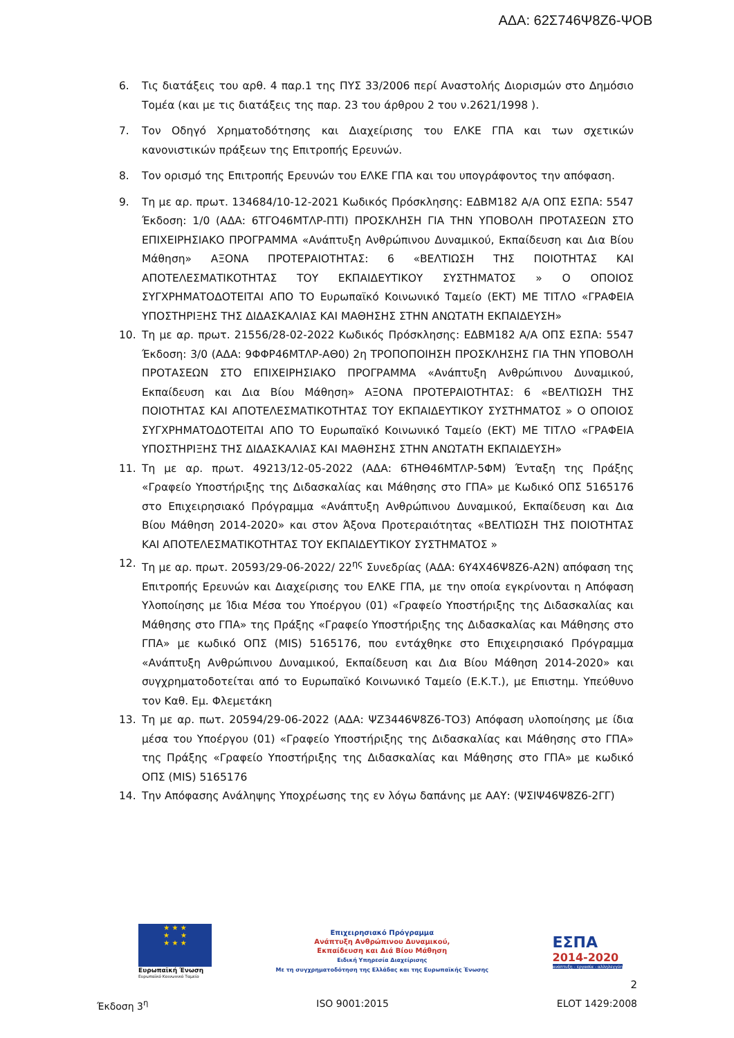ΑΔΑ: 62Σ746Ψ8Ζ6-ΨΟΒ
6. Τις διατάξεις του αρθ. 4 παρ.1 της ΠΥΣ 33/2006 περί Αναστολής Διορισμών στο Δημόσιο Τομέα (και με τις διατάξεις της παρ. 23 του άρθρου 2 του ν.2621/1998 ).
7. Τον Οδηγό Χρηματοδότησης και Διαχείρισης του ΕΛΚΕ ΓΠΑ και των σχετικών κανονιστικών πράξεων της Επιτροπής Ερευνών.
8. Τον ορισμό της Επιτροπής Ερευνών του ΕΛΚΕ ΓΠΑ και του υπογράφοντος την απόφαση.
9. Τη με αρ. πρωτ. 134684/10-12-2021 Κωδικός Πρόσκλησης: ΕΔΒΜ182 Α/Α ΟΠΣ ΕΣΠΑ: 5547 Έκδοση: 1/0 (ΑΔΑ: 6ΤΓΟ46ΜΤΛΡ-ΠΤΙ) ΠΡΟΣΚΛΗΣΗ ΓΙΑ ΤΗΝ ΥΠΟΒΟΛΗ ΠΡΟΤΑΣΕΩΝ ΣΤΟ ΕΠΙΧΕΙΡΗΣΙΑΚΟ ΠΡΟΓΡΑΜΜΑ «Ανάπτυξη Ανθρώπινου Δυναμικού, Εκπαίδευση και Δια Βίου Μάθηση» ΑΞΟΝΑ ΠΡΟΤΕΡΑΙΟΤΗΤΑΣ: 6 «ΒΕΛΤΙΩΣΗ ΤΗΣ ΠΟΙΟΤΗΤΑΣ ΚΑΙ ΑΠΟΤΕΛΕΣΜΑΤΙΚΟΤΗΤΑΣ ΤΟΥ ΕΚΠΑΙΔΕΥΤΙΚΟΥ ΣΥΣΤΗΜΑΤΟΣ » Ο ΟΠΟΙΟΣ ΣΥΓΧΡΗΜΑΤΟΔΟΤΕΙΤΑΙ ΑΠΟ ΤΟ Ευρωπαϊκό Κοινωνικό Ταμείο (ΕΚΤ) ΜΕ ΤΙΤΛΟ «ΓΡΑΦΕΙΑ ΥΠΟΣΤΗΡΙΞΗΣ ΤΗΣ ΔΙΔΑΣΚΑΛΙΑΣ ΚΑΙ ΜΑΘΗΣΗΣ ΣΤΗΝ ΑΝΩΤΑΤΗ ΕΚΠΑΙΔΕΥΣΗ»
10. Τη με αρ. πρωτ. 21556/28-02-2022 Κωδικός Πρόσκλησης: ΕΔΒΜ182 Α/Α ΟΠΣ ΕΣΠΑ: 5547 Έκδοση: 3/0 (ΑΔΑ: 9ΦΦΡ46ΜΤΛΡ-ΑΘ0) 2η ΤΡΟΠΟΠΟΙΗΣΗ ΠΡΟΣΚΛΗΣΗΣ ΓΙΑ ΤΗΝ ΥΠΟΒΟΛΗ ΠΡΟΤΑΣΕΩΝ ΣΤΟ ΕΠΙΧΕΙΡΗΣΙΑΚΟ ΠΡΟΓΡΑΜΜΑ «Ανάπτυξη Ανθρώπινου Δυναμικού, Εκπαίδευση και Δια Βίου Μάθηση» ΑΞΟΝΑ ΠΡΟΤΕΡΑΙΟΤΗΤΑΣ: 6 «ΒΕΛΤΙΩΣΗ ΤΗΣ ΠΟΙΟΤΗΤΑΣ ΚΑΙ ΑΠΟΤΕΛΕΣΜΑΤΙΚΟΤΗΤΑΣ ΤΟΥ ΕΚΠΑΙΔΕΥΤΙΚΟΥ ΣΥΣΤΗΜΑΤΟΣ » Ο ΟΠΟΙΟΣ ΣΥΓΧΡΗΜΑΤΟΔΟΤΕΙΤΑΙ ΑΠΟ ΤΟ Ευρωπαϊκό Κοινωνικό Ταμείο (ΕΚΤ) ΜΕ ΤΙΤΛΟ «ΓΡΑΦΕΙΑ ΥΠΟΣΤΗΡΙΞΗΣ ΤΗΣ ΔΙΔΑΣΚΑΛΙΑΣ ΚΑΙ ΜΑΘΗΣΗΣ ΣΤΗΝ ΑΝΩΤΑΤΗ ΕΚΠΑΙΔΕΥΣΗ»
11. Τη με αρ. πρωτ. 49213/12-05-2022 (ΑΔΑ: 6ΤΗΘ46ΜΤΛΡ-5ΦΜ) Ένταξη της Πράξης «Γραφείο Υποστήριξης της Διδασκαλίας και Μάθησης στο ΓΠΑ» με Κωδικό ΟΠΣ 5165176 στο Επιχειρησιακό Πρόγραμμα «Ανάπτυξη Ανθρώπινου Δυναμικού, Εκπαίδευση και Δια Βίου Μάθηση 2014-2020» και στον Άξονα Προτεραιότητας «ΒΕΛΤΙΩΣΗ ΤΗΣ ΠΟΙΟΤΗΤΑΣ ΚΑΙ ΑΠΟΤΕΛΕΣΜΑΤΙΚΟΤΗΤΑΣ ΤΟΥ ΕΚΠΑΙΔΕΥΤΙΚΟΥ ΣΥΣΤΗΜΑΤΟΣ »
12. Τη με αρ. πρωτ. 20593/29-06-2022/ 22<sup>ης</sup> Συνεδρίας (ΑΔΑ: 6Υ4Χ46Ψ8Ζ6-Α2Ν) απόφαση της Επιτροπής Ερευνών και Διαχείρισης του ΕΛΚΕ ΓΠΑ, με την οποία εγκρίνονται η Απόφαση Υλοποίησης με Ίδια Μέσα του Υποέργου (01) «Γραφείο Υποστήριξης της Διδασκαλίας και Μάθησης στο ΓΠΑ» της Πράξης «Γραφείο Υποστήριξης της Διδασκαλίας και Μάθησης στο ΓΠΑ» με κωδικό ΟΠΣ (MIS) 5165176, που εντάχθηκε στο Επιχειρησιακό Πρόγραμμα «Ανάπτυξη Ανθρώπινου Δυναμικού, Εκπαίδευση και Δια Βίου Μάθηση 2014-2020» και συγχρηματοδοτείται από το Ευρωπαϊκό Κοινωνικό Ταμείο (Ε.Κ.Τ.), με Επιστημ. Υπεύθυνο τον Καθ. Εμ. Φλεμετάκη
13. Τη με αρ. πωτ. 20594/29-06-2022 (ΑΔΑ: ΨΖ3446Ψ8Ζ6-ΤΟ3) Απόφαση υλοποίησης με ίδια μέσα του Υποέργου (01) «Γραφείο Υποστήριξης της Διδασκαλίας και Μάθησης στο ΓΠΑ» της Πράξης «Γραφείο Υποστήριξης της Διδασκαλίας και Μάθησης στο ΓΠΑ» με κωδικό ΟΠΣ (MIS) 5165176
14. Την Απόφασης Ανάληψης Υποχρέωσης της εν λόγω δαπάνης με ΑΑΥ: (ΨΣΙΨ46Ψ8Ζ6-2ΓΓ)
★ ★ ★
★ ★
★ ★ ★
Ευρωπαϊκή Ένωση
Ευρωπαϊκό Κοινωνικό Ταμείο
Επιχειρησιακό Πρόγραμμα
Ανάπτυξη Ανθρώπινου Δυναμικού,
Εκπαίδευση και Διά Βίου Μάθηση
Ειδική Υπηρεσία Διαχείρισης
Με τη συγχρηματοδότηση της Ελλάδας και της Ευρωπαϊκής Ένωσης
ΕΣΠΑ
2014-2020
ανάπτυξη - εργασία - αλληλεγγύη
2
Έκδοση 3<sup>η</sup> ISO 9001:2015 ELOT 1429:2008